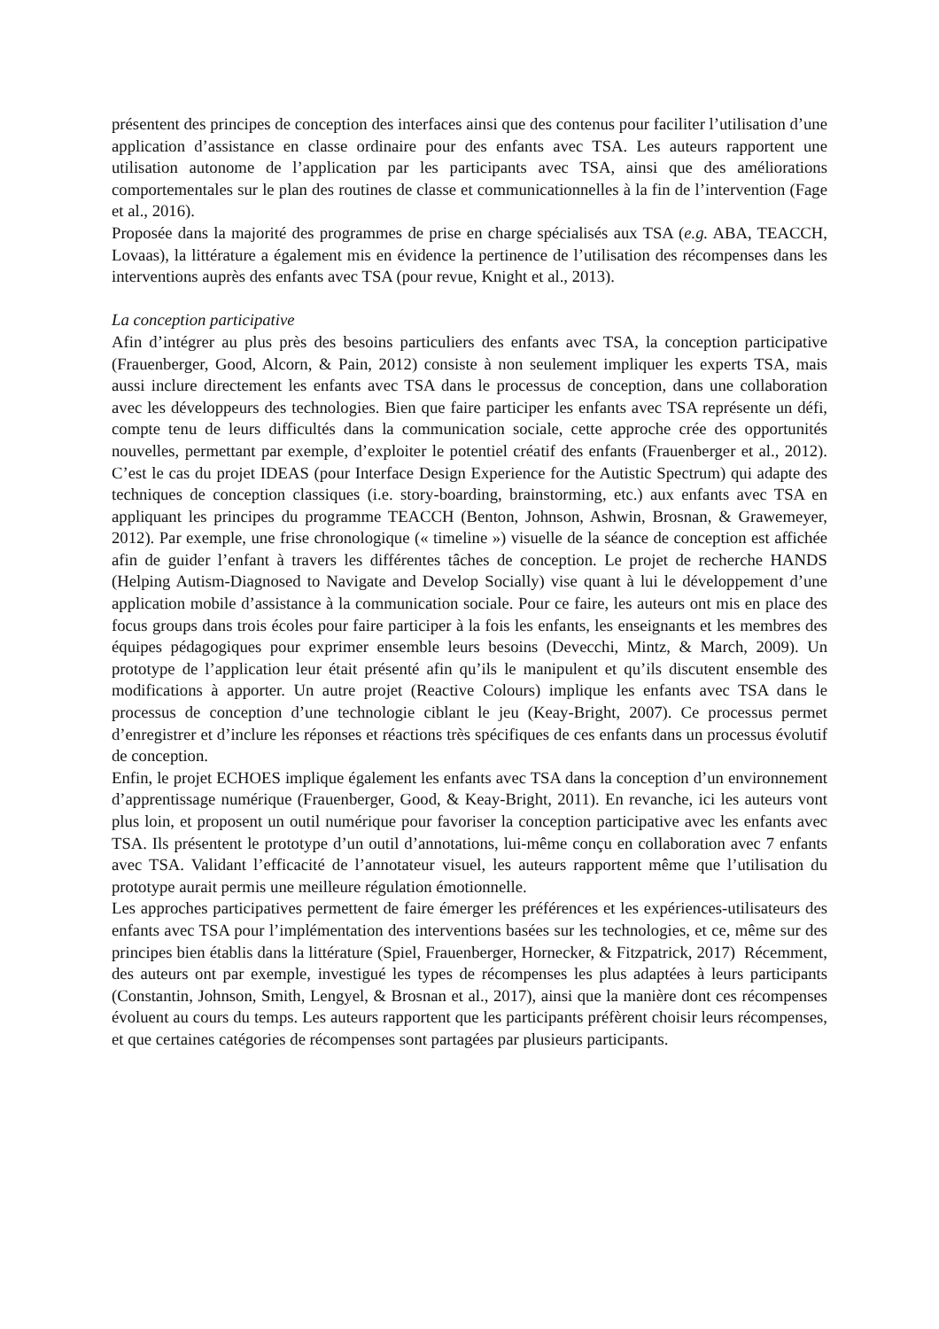présentent des principes de conception des interfaces ainsi que des contenus pour faciliter l’utilisation d’une application d’assistance en classe ordinaire pour des enfants avec TSA. Les auteurs rapportent une utilisation autonome de l’application par les participants avec TSA, ainsi que des améliorations comportementales sur le plan des routines de classe et communicationnelles à la fin de l’intervention (Fage et al., 2016).
Proposée dans la majorité des programmes de prise en charge spécialisés aux TSA (e.g. ABA, TEACCH, Lovaas), la littérature a également mis en évidence la pertinence de l’utilisation des récompenses dans les interventions auprès des enfants avec TSA (pour revue, Knight et al., 2013).
La conception participative
Afin d’intégrer au plus près des besoins particuliers des enfants avec TSA, la conception participative (Frauenberger, Good, Alcorn, & Pain, 2012) consiste à non seulement impliquer les experts TSA, mais aussi inclure directement les enfants avec TSA dans le processus de conception, dans une collaboration avec les développeurs des technologies. Bien que faire participer les enfants avec TSA représente un défi, compte tenu de leurs difficultés dans la communication sociale, cette approche crée des opportunités nouvelles, permettant par exemple, d’exploiter le potentiel créatif des enfants (Frauenberger et al., 2012). C’est le cas du projet IDEAS (pour Interface Design Experience for the Autistic Spectrum) qui adapte des techniques de conception classiques (i.e. story-boarding, brainstorming, etc.) aux enfants avec TSA en appliquant les principes du programme TEACCH (Benton, Johnson, Ashwin, Brosnan, & Grawemeyer, 2012). Par exemple, une frise chronologique (« timeline ») visuelle de la séance de conception est affichée afin de guider l’enfant à travers les différentes tâches de conception. Le projet de recherche HANDS (Helping Autism-Diagnosed to Navigate and Develop Socially) vise quant à lui le développement d’une application mobile d’assistance à la communication sociale. Pour ce faire, les auteurs ont mis en place des focus groups dans trois écoles pour faire participer à la fois les enfants, les enseignants et les membres des équipes pédagogiques pour exprimer ensemble leurs besoins (Devecchi, Mintz, & March, 2009). Un prototype de l’application leur était présenté afin qu’ils le manipulent et qu’ils discutent ensemble des modifications à apporter. Un autre projet (Reactive Colours) implique les enfants avec TSA dans le processus de conception d’une technologie ciblant le jeu (Keay-Bright, 2007). Ce processus permet d’enregistrer et d’inclure les réponses et réactions très spécifiques de ces enfants dans un processus évolutif de conception.
Enfin, le projet ECHOES implique également les enfants avec TSA dans la conception d’un environnement d’apprentissage numérique (Frauenberger, Good, & Keay-Bright, 2011). En revanche, ici les auteurs vont plus loin, et proposent un outil numérique pour favoriser la conception participative avec les enfants avec TSA. Ils présentent le prototype d’un outil d’annotations, lui-même conçu en collaboration avec 7 enfants avec TSA. Validant l’efficacité de l’annotateur visuel, les auteurs rapportent même que l’utilisation du prototype aurait permis une meilleure régulation émotionnelle.
Les approches participatives permettent de faire émerger les préférences et les expériences-utilisateurs des enfants avec TSA pour l’implémentation des interventions basées sur les technologies, et ce, même sur des principes bien établis dans la littérature (Spiel, Frauenberger, Hornecker, & Fitzpatrick, 2017) Récemment, des auteurs ont par exemple, investigué les types de récompenses les plus adaptées à leurs participants (Constantin, Johnson, Smith, Lengyel, & Brosnan et al., 2017), ainsi que la manière dont ces récompenses évoluent au cours du temps. Les auteurs rapportent que les participants préfèrent choisir leurs récompenses, et que certaines catégories de récompenses sont partagées par plusieurs participants.